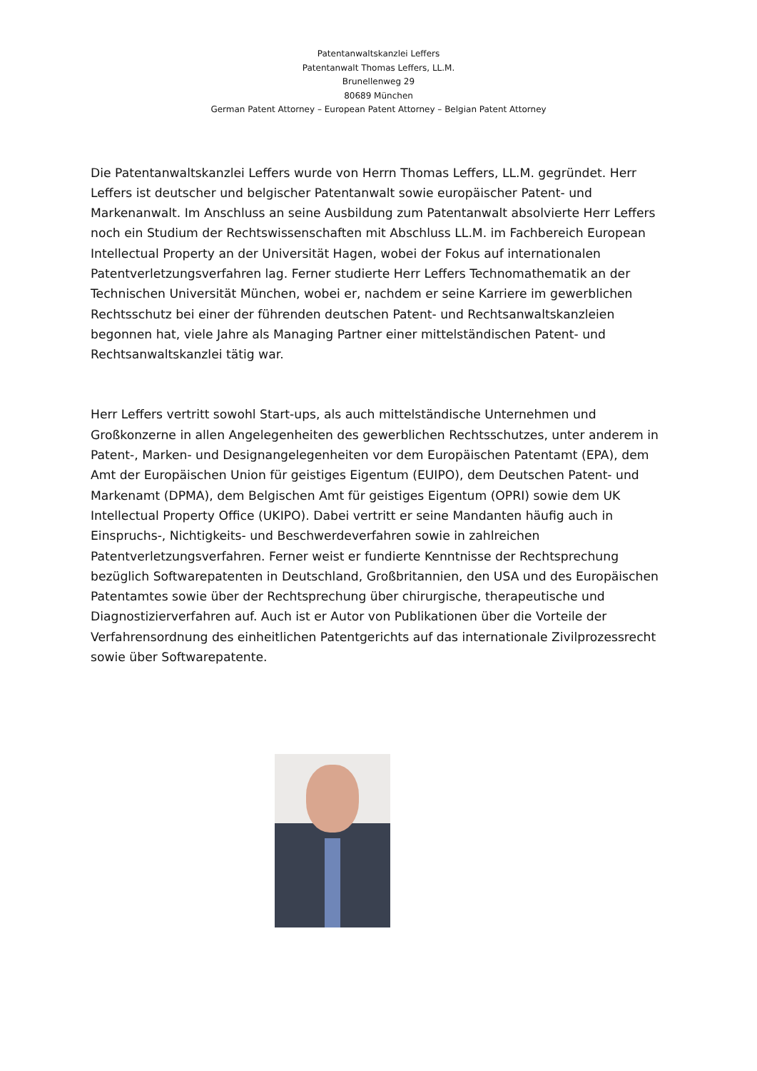Patentanwaltskanzlei Leffers
Patentanwalt Thomas Leffers, LL.M.
Brunellenweg 29
80689 München
German Patent Attorney – European Patent Attorney – Belgian Patent Attorney
Die Patentanwaltskanzlei Leffers wurde von Herrn Thomas Leffers, LL.M. gegründet. Herr Leffers ist deutscher und belgischer Patentanwalt sowie europäischer Patent- und Markenanwalt. Im Anschluss an seine Ausbildung zum Patentanwalt absolvierte Herr Leffers noch ein Studium der Rechtswissenschaften mit Abschluss LL.M. im Fachbereich European Intellectual Property an der Universität Hagen, wobei der Fokus auf internationalen Patentverletzungsverfahren lag. Ferner studierte Herr Leffers Technomathematik an der Technischen Universität München, wobei er, nachdem er seine Karriere im gewerblichen Rechtsschutz bei einer der führenden deutschen Patent- und Rechtsanwaltskanzleien begonnen hat, viele Jahre als Managing Partner einer mittelständischen Patent- und Rechtsanwaltskanzlei tätig war.
Herr Leffers vertritt sowohl Start-ups, als auch mittelständische Unternehmen und Großkonzerne in allen Angelegenheiten des gewerblichen Rechtsschutzes, unter anderem in Patent-, Marken- und Designangelegenheiten vor dem Europäischen Patentamt (EPA), dem Amt der Europäischen Union für geistiges Eigentum (EUIPO), dem Deutschen Patent- und Markenamt (DPMA), dem Belgischen Amt für geistiges Eigentum (OPRI) sowie dem UK Intellectual Property Office (UKIPO). Dabei vertritt er seine Mandanten häufig auch in Einspruchs-, Nichtigkeits- und Beschwerdeverfahren sowie in zahlreichen Patentverletzungsverfahren. Ferner weist er fundierte Kenntnisse der Rechtsprechung bezüglich Softwarepatenten in Deutschland, Großbritannien, den USA und des Europäischen Patentamtes sowie über der Rechtsprechung über chirurgische, therapeutische und Diagnostizierverfahren auf. Auch ist er Autor von Publikationen über die Vorteile der Verfahrensordnung des einheitlichen Patentgerichts auf das internationale Zivilprozessrecht sowie über Softwarepatente.